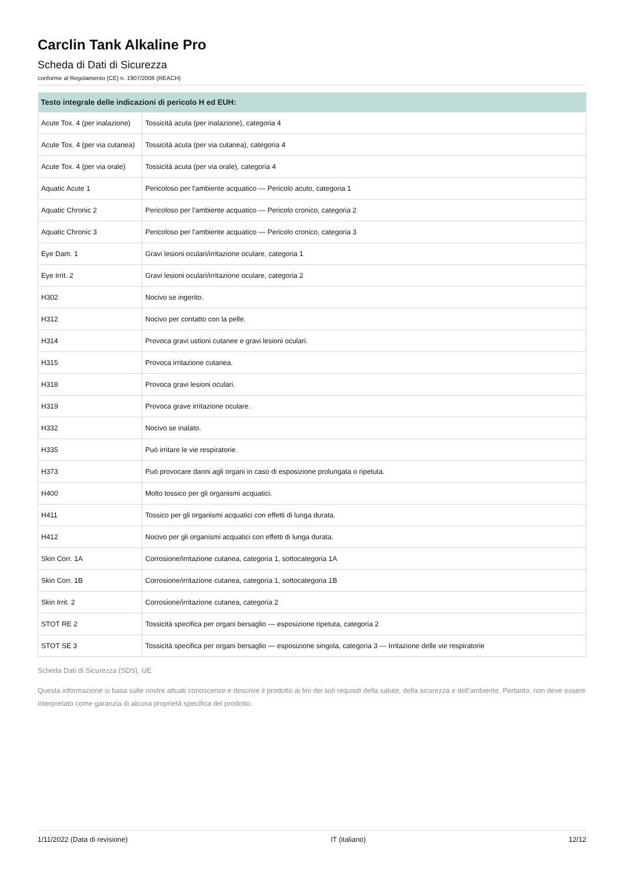Carclin Tank Alkaline Pro
Scheda di Dati di Sicurezza
conforme al Regolamento (CE) n. 1907/2006 (REACH)
| Testo integrale delle indicazioni di pericolo H ed EUH: | |
| --- | --- |
| Acute Tox. 4 (per inalazione) | Tossicità acuta (per inalazione), categoria 4 |
| Acute Tox. 4 (per via cutanea) | Tossicità acuta (per via cutanea), categoria 4 |
| Acute Tox. 4 (per via orale) | Tossicità acuta (per via orale), categoria 4 |
| Aquatic Acute 1 | Pericoloso per l'ambiente acquatico — Pericolo acuto, categoria 1 |
| Aquatic Chronic 2 | Pericoloso per l'ambiente acquatico — Pericolo cronico, categoria 2 |
| Aquatic Chronic 3 | Pericoloso per l'ambiente acquatico — Pericolo cronico, categoria 3 |
| Eye Dam. 1 | Gravi lesioni oculari/irritazione oculare, categoria 1 |
| Eye Irrit. 2 | Gravi lesioni oculari/irritazione oculare, categoria 2 |
| H302 | Nocivo se ingerito. |
| H312 | Nocivo per contatto con la pelle. |
| H314 | Provoca gravi ustioni cutanee e gravi lesioni oculari. |
| H315 | Provoca irritazione cutanea. |
| H318 | Provoca gravi lesioni oculari. |
| H319 | Provoca grave irritazione oculare. |
| H332 | Nocivo se inalato. |
| H335 | Può irritare le vie respiratorie. |
| H373 | Può provocare danni agli organi in caso di esposizione prolungata o ripetuta. |
| H400 | Molto tossico per gli organismi acquatici. |
| H411 | Tossico per gli organismi acquatici con effetti di lunga durata. |
| H412 | Nocivo per gli organismi acquatici con effetti di lunga durata. |
| Skin Corr. 1A | Corrosione/irritazione cutanea, categoria 1, sottocategoria 1A |
| Skin Corr. 1B | Corrosione/irritazione cutanea, categoria 1, sottocategoria 1B |
| Skin Irrit. 2 | Corrosione/irritazione cutanea, categoria 2 |
| STOT RE 2 | Tossicità specifica per organi bersaglio — esposizione ripetuta, categoria 2 |
| STOT SE 3 | Tossicità specifica per organi bersaglio — esposizione singola, categoria 3 — Irritazione delle vie respiratorie |
Scheda Dati di Sicurezza (SDS), UE
Questa informazione si basa sulle nostre attuali conoscenze e descrive il prodotto ai fini dei soli requisiti della salute, della sicurezza e dell'ambiente. Pertanto, non deve essere interpretato come garanzia di alcuna proprietà specifica del prodotto.
1/11/2022 (Data di revisione) IT (italiano) 12/12